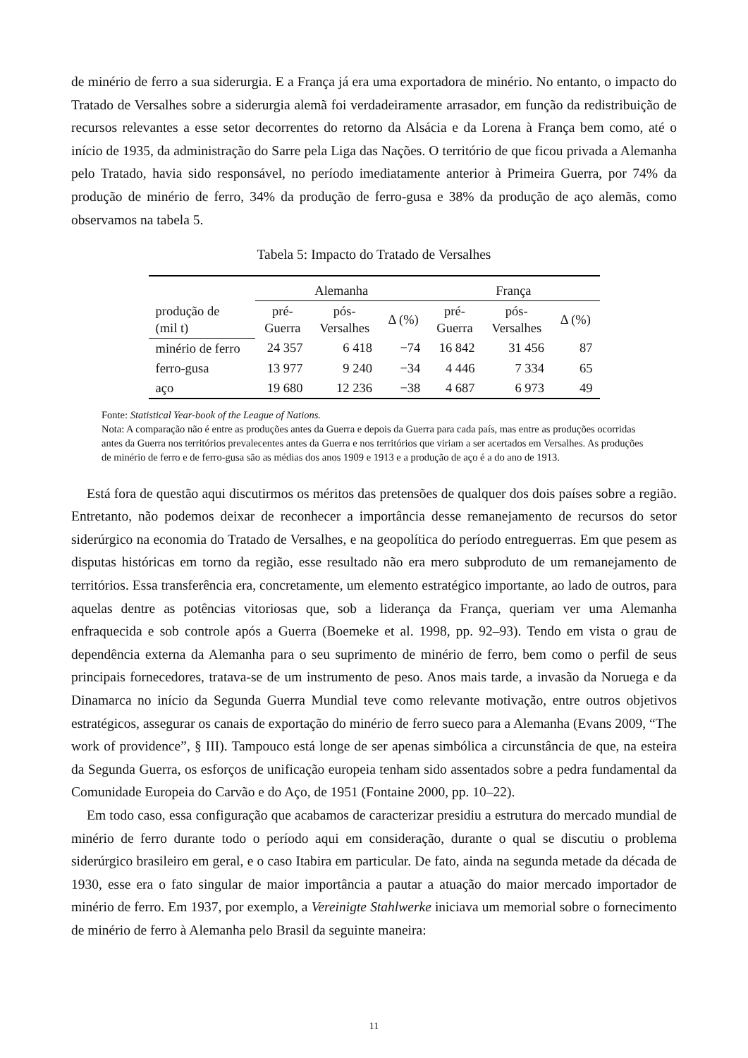de minério de ferro a sua siderurgia. E a França já era uma exportadora de minério. No entanto, o impacto do Tratado de Versalhes sobre a siderurgia alemã foi verdadeiramente arrasador, em função da redistribuição de recursos relevantes a esse setor decorrentes do retorno da Alsácia e da Lorena à França bem como, até o início de 1935, da administração do Sarre pela Liga das Nações. O território de que ficou privada a Alemanha pelo Tratado, havia sido responsável, no período imediatamente anterior à Primeira Guerra, por 74% da produção de minério de ferro, 34% da produção de ferro-gusa e 38% da produção de aço alemãs, como observamos na tabela 5.
Tabela 5: Impacto do Tratado de Versalhes
| | Alemanha | | | França | | |
| --- | --- | --- | --- | --- | --- | --- |
| produção de (mil t) | pré- Guerra | pós- Versalhes | Δ (%) | pré- Guerra | pós- Versalhes | Δ (%) |
| minério de ferro | 24 357 | 6 418 | −74 | 16 842 | 31 456 | 87 |
| ferro-gusa | 13 977 | 9 240 | −34 | 4 446 | 7 334 | 65 |
| aço | 19 680 | 12 236 | −38 | 4 687 | 6 973 | 49 |
Fonte: Statistical Year-book of the League of Nations.
Nota: A comparação não é entre as produções antes da Guerra e depois da Guerra para cada país, mas entre as produções ocorridas antes da Guerra nos territórios prevalecentes antes da Guerra e nos territórios que viriam a ser acertados em Versalhes. As produções de minério de ferro e de ferro-gusa são as médias dos anos 1909 e 1913 e a produção de aço é a do ano de 1913.
Está fora de questão aqui discutirmos os méritos das pretensões de qualquer dos dois países sobre a região. Entretanto, não podemos deixar de reconhecer a importância desse remanejamento de recursos do setor siderúrgico na economia do Tratado de Versalhes, e na geopolítica do período entreguerras. Em que pesem as disputas históricas em torno da região, esse resultado não era mero subproduto de um remanejamento de territórios. Essa transferência era, concretamente, um elemento estratégico importante, ao lado de outros, para aquelas dentre as potências vitoriosas que, sob a liderança da França, queriam ver uma Alemanha enfraquecida e sob controle após a Guerra (Boemeke et al. 1998, pp. 92–93). Tendo em vista o grau de dependência externa da Alemanha para o seu suprimento de minério de ferro, bem como o perfil de seus principais fornecedores, tratava-se de um instrumento de peso. Anos mais tarde, a invasão da Noruega e da Dinamarca no início da Segunda Guerra Mundial teve como relevante motivação, entre outros objetivos estratégicos, assegurar os canais de exportação do minério de ferro sueco para a Alemanha (Evans 2009, “The work of providence”, § III). Tampouco está longe de ser apenas simbólica a circunstância de que, na esteira da Segunda Guerra, os esforços de unificação europeia tenham sido assentados sobre a pedra fundamental da Comunidade Europeia do Carvão e do Aço, de 1951 (Fontaine 2000, pp. 10–22).
Em todo caso, essa configuração que acabamos de caracterizar presidiu a estrutura do mercado mundial de minério de ferro durante todo o período aqui em consideração, durante o qual se discutiu o problema siderúrgico brasileiro em geral, e o caso Itabira em particular. De fato, ainda na segunda metade da década de 1930, esse era o fato singular de maior importância a pautar a atuação do maior mercado importador de minério de ferro. Em 1937, por exemplo, a Vereinigte Stahlwerke iniciava um memorial sobre o fornecimento de minério de ferro à Alemanha pelo Brasil da seguinte maneira:
11